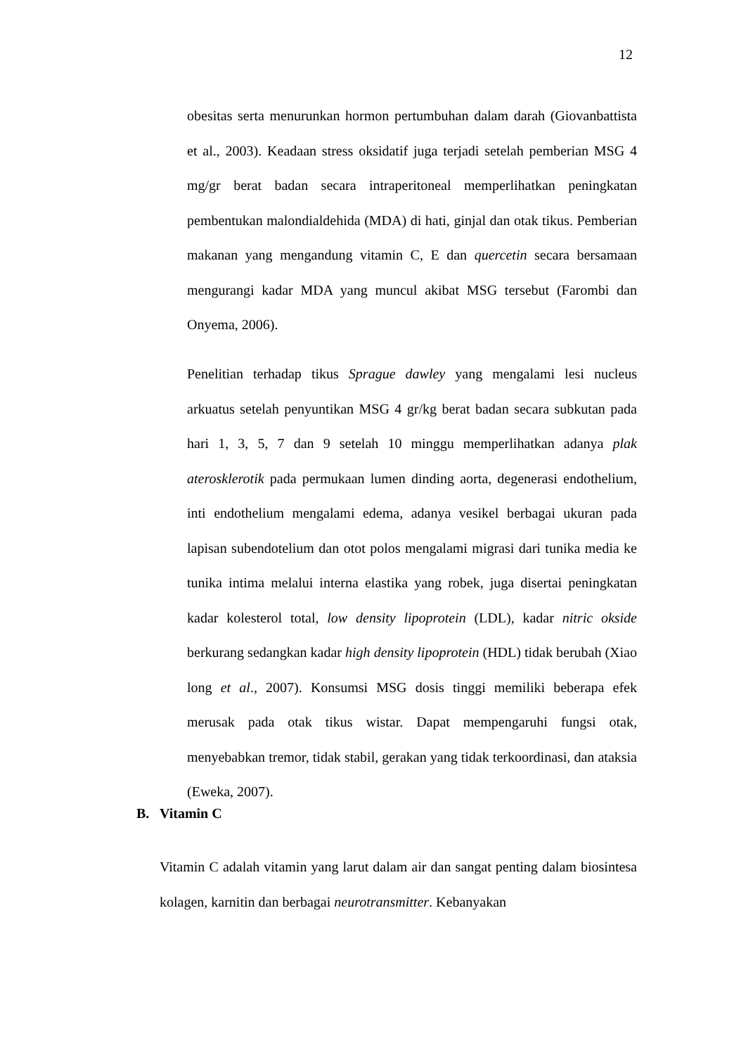12
obesitas serta menurunkan hormon pertumbuhan dalam darah (Giovanbattista et al., 2003). Keadaan stress oksidatif juga terjadi setelah pemberian MSG 4 mg/gr berat badan secara intraperitoneal memperlihatkan peningkatan pembentukan malondialdehida (MDA) di hati, ginjal dan otak tikus. Pemberian makanan yang mengandung vitamin C, E dan quercetin secara bersamaan mengurangi kadar MDA yang muncul akibat MSG tersebut (Farombi dan Onyema, 2006).
Penelitian terhadap tikus Sprague dawley yang mengalami lesi nucleus arkuatus setelah penyuntikan MSG 4 gr/kg berat badan secara subkutan pada hari 1, 3, 5, 7 dan 9 setelah 10 minggu memperlihatkan adanya plak aterosklerotik pada permukaan lumen dinding aorta, degenerasi endothelium, inti endothelium mengalami edema, adanya vesikel berbagai ukuran pada lapisan subendotelium dan otot polos mengalami migrasi dari tunika media ke tunika intima melalui interna elastika yang robek, juga disertai peningkatan kadar kolesterol total, low density lipoprotein (LDL), kadar nitric okside berkurang sedangkan kadar high density lipoprotein (HDL) tidak berubah (Xiao long et al., 2007). Konsumsi MSG dosis tinggi memiliki beberapa efek merusak pada otak tikus wistar. Dapat mempengaruhi fungsi otak, menyebabkan tremor, tidak stabil, gerakan yang tidak terkoordinasi, dan ataksia (Eweka, 2007).
B. Vitamin C
Vitamin C adalah vitamin yang larut dalam air dan sangat penting dalam biosintesa kolagen, karnitin dan berbagai neurotransmitter. Kebanyakan